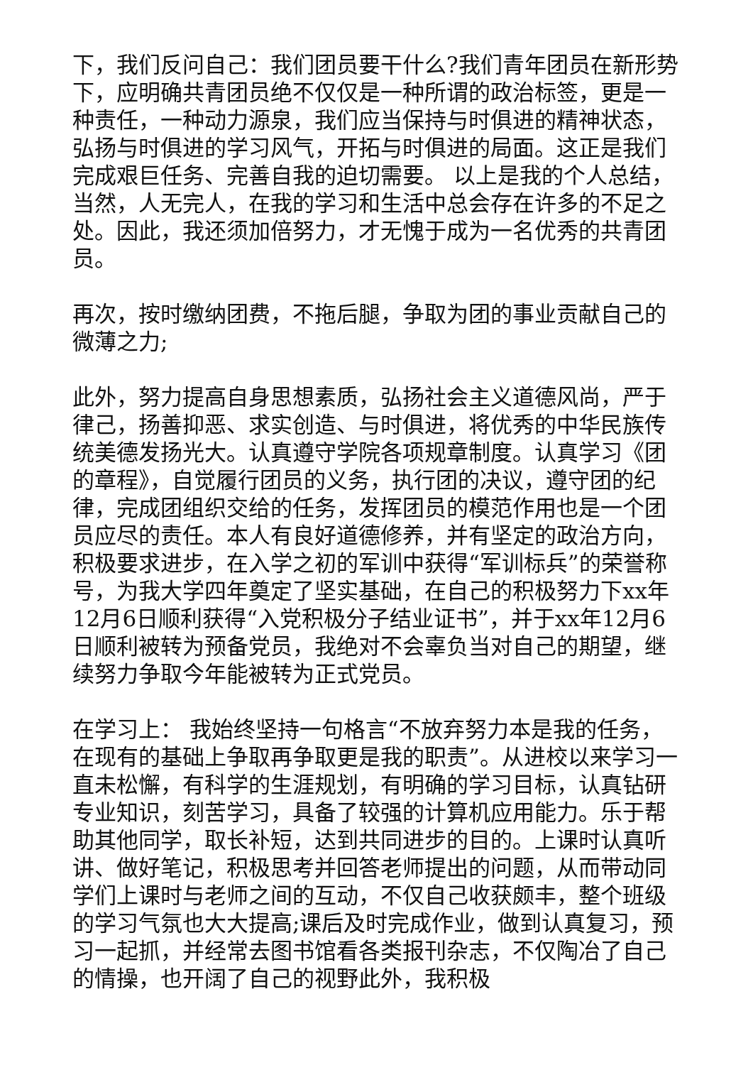下，我们反问自己：我们团员要干什么?我们青年团员在新形势下，应明确共青团员绝不仅仅是一种所谓的政治标签，更是一种责任，一种动力源泉，我们应当保持与时俱进的精神状态，弘扬与时俱进的学习风气，开拓与时俱进的局面。这正是我们完成艰巨任务、完善自我的迫切需要。 以上是我的个人总结，当然，人无完人，在我的学习和生活中总会存在许多的不足之处。因此，我还须加倍努力，才无愧于成为一名优秀的共青团员。
再次，按时缴纳团费，不拖后腿，争取为团的事业贡献自己的微薄之力;
此外，努力提高自身思想素质，弘扬社会主义道德风尚，严于律己，扬善抑恶、求实创造、与时俱进，将优秀的中华民族传统美德发扬光大。认真遵守学院各项规章制度。认真学习《团的章程》，自觉履行团员的义务，执行团的决议，遵守团的纪律，完成团组织交给的任务，发挥团员的模范作用也是一个团员应尽的责任。本人有良好道德修养，并有坚定的政治方向，积极要求进步，在入学之初的军训中获得“军训标兵”的荣誉称号，为我大学四年奠定了坚实基础，在自己的积极努力下xx年12月6日顺利获得“入党积极分子结业证书”，并于xx年12月6日顺利被转为预备党员，我绝对不会辜负当对自己的期望，继续努力争取今年能被转为正式党员。
在学习上： 我始终坚持一句格言“不放弃努力本是我的任务，在现有的基础上争取再争取更是我的职责”。从进校以来学习一直未松懈，有科学的生涯规划，有明确的学习目标，认真钻研专业知识，刻苦学习，具备了较强的计算机应用能力。乐于帮助其他同学，取长补短，达到共同进步的目的。上课时认真听讲、做好笔记，积极思考并回答老师提出的问题，从而带动同学们上课时与老师之间的互动，不仅自己收获颇丰，整个班级的学习气氛也大大提高;课后及时完成作业，做到认真复习，预习一起抓，并经常去图书馆看各类报刊杂志，不仅陶冶了自己的情操，也开阔了自己的视野此外，我积极